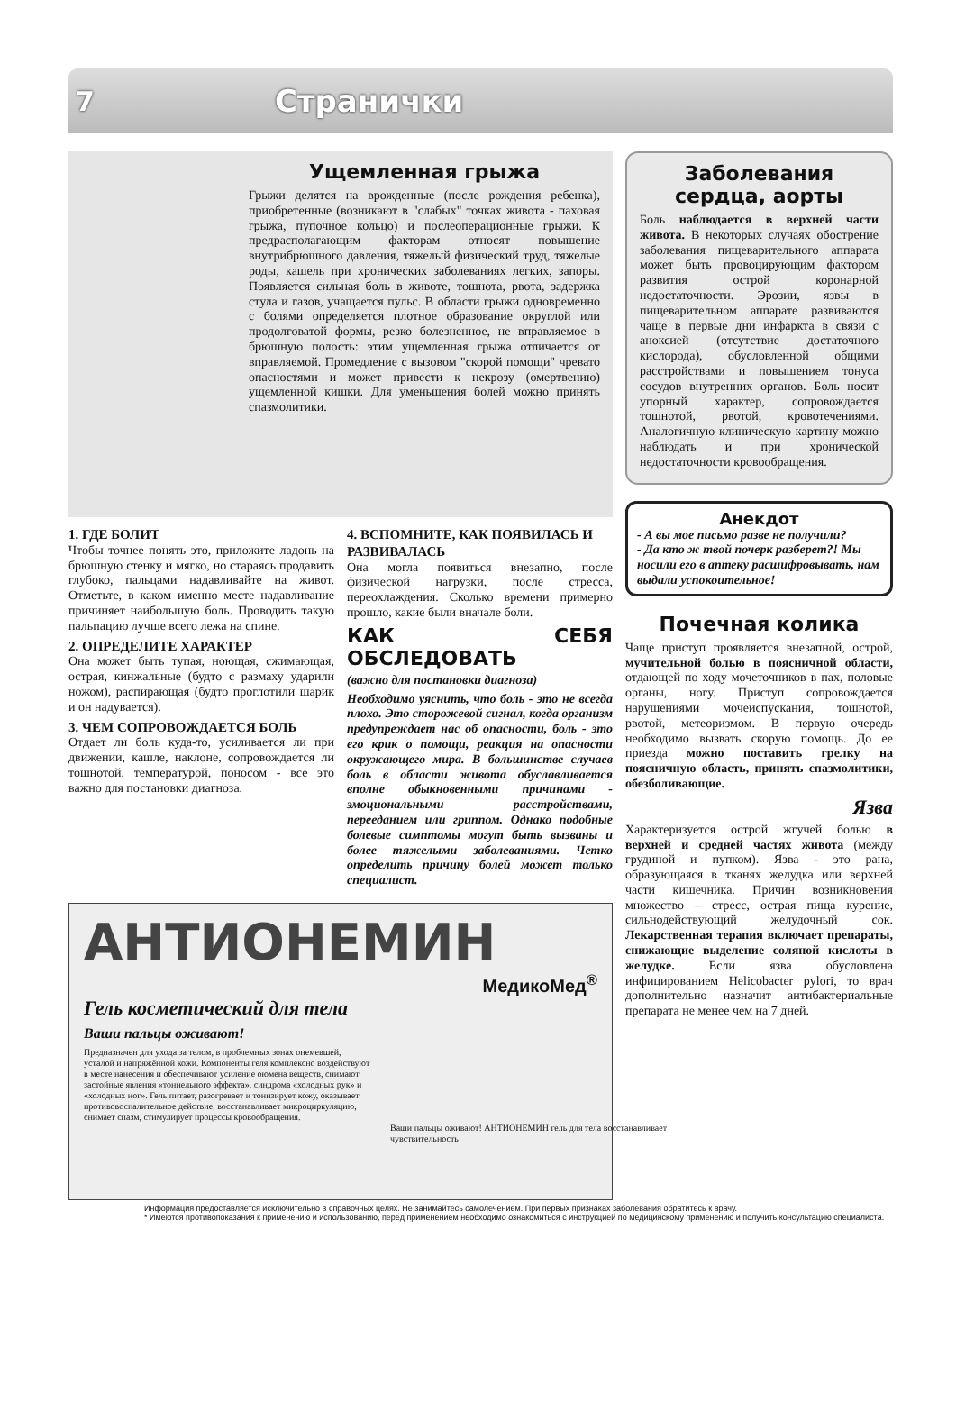7 Странички
Ущемленная грыжа
Грыжи делятся на врожденные (после рождения ребенка), приобретенные (возникают в "слабых" точках живота - паховая грыжа, пупочное кольцо) и послеоперационные грыжи. К предрасполагающим факторам относят повышение внутрибрюшного давления, тяжелый физический труд, тяжелые роды, кашель при хронических заболеваниях легких, запоры. Появляется сильная боль в животе, тошнота, рвота, задержка стула и газов, учащается пульс. В области грыжи одновременно с болями определяется плотное образование округлой или продолговатой формы, резко болезненное, не вправляемое в брюшную полость: этим ущемленная грыжа отличается от вправляемой. Промедление с вызовом "скорой помощи" чревато опасностями и может привести к некрозу (омертвению) ущемленной кишки. Для уменьшения болей можно принять спазмолитики.
1. ГДЕ БОЛИТ
Чтобы точнее понять это, приложите ладонь на брюшную стенку и мягко, но стараясь продавить глубоко, пальцами надавливайте на живот. Отметьте, в каком именно месте надавливание причиняет наибольшую боль. Проводить такую пальпацию лучше всего лежа на спине.
2. ОПРЕДЕЛИТЕ ХАРАКТЕР
Она может быть тупая, ноющая, сжимающая, острая, кинжальные (будто с размаху ударили ножом), распирающая (будто проглотили шарик и он надувается).
3. ЧЕМ СОПРОВОЖДАЕТСЯ БОЛЬ
Отдает ли боль куда-то, усиливается ли при движении, кашле, наклоне, сопровождается ли тошнотой, температурой, поносом - все это важно для постановки диагноза.
4. ВСПОМНИТЕ, КАК ПОЯВИЛАСЬ И РАЗВИВАЛАСЬ
Она могла появиться внезапно, после физической нагрузки, после стресса, переохлаждения. Сколько времени примерно прошло, какие были вначале боли.
КАК СЕБЯ ОБСЛЕДОВАТЬ
(важно для постановки диагноза)
Необходимо уяснить, что боль - это не всегда плохо. Это сторожевой сигнал, когда организм предупреждает нас об опасности, боль - это его крик о помощи, реакция на опасности окружающего мира. В большинстве случаев боль в области живота обуславливается вполне обыкновенными причинами - эмоциональными расстройствами, перееданием или гриппом. Однако подобные болевые симптомы могут быть вызваны и более тяжелыми заболеваниями. Четко определить причину болей может только специалист.
АНТИОНЕМИН
МедикоМед<sup>®</sup>
Гель косметический для тела
Ваши пальцы оживают!
Предназначен для ухода за телом, в проблемных зонах онемевшей, усталой и напряжённой кожи. Компоненты геля комплексно воздействуют в месте нанесения и обеспечивают усиление оюмена веществ, снимают застойные явления «тоннельного эффекта», синдрома «холодных рук» и «холодных ног». Гель питает, разогревает и тонизирует кожу, оказывает противовоспалительное действие, восстанавливает микроциркуляцию, снимает спазм, стимулирует процессы кровообращения.
Ваши пальцы оживают! АНТИОНЕМИН гель для тела восстанавливает чувствительность
Заболевания сердца, аорты
Боль наблюдается в верхней части живота. В некоторых случаях обострение заболевания пищеварительного аппарата может быть провоцирующим фактором развития острой коронарной недостаточности. Эрозии, язвы в пищеварительном аппарате развиваются чаще в первые дни инфаркта в связи с аноксией (отсутствие достаточного кислорода), обусловленной общими расстройствами и повышением тонуса сосудов внутренних органов. Боль носит упорный характер, сопровождается тошнотой, рвотой, кровотечениями. Аналогичную клиническую картину можно наблюдать и при хронической недостаточности кровообращения.
Анекдот
- А вы мое письмо разве не получили?
- Да кто ж твой почерк разберет?! Мы носили его в аптеку расшифровывать, нам выдали успокоительное!
Почечная колика
Чаще приступ проявляется внезапной, острой, мучительной болью в поясничной области, отдающей по ходу мочеточников в пах, половые органы, ногу. Приступ сопровождается нарушениями мочеиспускания, тошнотой, рвотой, метеоризмом. В первую очередь необходимо вызвать скорую помощь. До ее приезда можно поставить грелку на поясничную область, принять спазмолитики, обезболивающие.
Язва
Характеризуется острой жгучей болью в верхней и средней частях живота (между грудиной и пупком). Язва - это рана, образующаяся в тканях желудка или верхней части кишечника. Причин возникновения множество – стресс, острая пища курение, сильнодействующий желудочный сок. Лекарственная терапия включает препараты, снижающие выделение соляной кислоты в желудке. Если язва обусловлена инфицированием Helicobacter pylori, то врач дополнительно назначит антибактериальные препарата не менее чем на 7 дней.
Информация предоставляется исключительно в справочных целях. Не занимайтесь самолечением. При первых признаках заболевания обратитесь к врачу.
* Имеются противопоказания к применению и использованию, перед применением необходимо ознакомиться с инструкцией по медицинскому применению и получить консультацию специалиста.